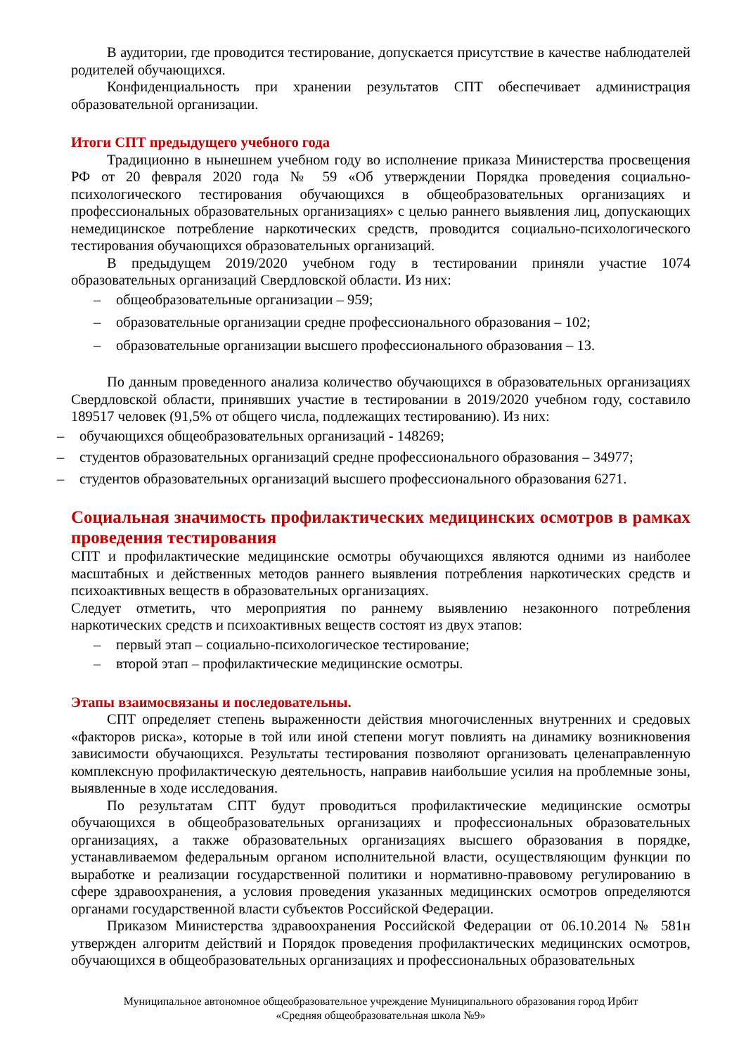В аудитории, где проводится тестирование, допускается присутствие в качестве наблюдателей родителей обучающихся.
Конфиденциальность при хранении результатов СПТ обеспечивает администрация образовательной организации.
Итоги СПТ предыдущего учебного года
Традиционно в нынешнем учебном году во исполнение приказа Министерства просвещения РФ от 20 февраля 2020 года № 59 «Об утверждении Порядка проведения социально-психологического тестирования обучающихся в общеобразовательных организациях и профессиональных образовательных организациях» с целью раннего выявления лиц, допускающих немедицинское потребление наркотических средств, проводится социально-психологического тестирования обучающихся образовательных организаций.
В предыдущем 2019/2020 учебном году в тестировании приняли участие 1074 образовательных организаций Свердловской области. Из них:
– общеобразовательные организации – 959;
– образовательные организации средне профессионального образования – 102;
– образовательные организации высшего профессионального образования – 13.
По данным проведенного анализа количество обучающихся в образовательных организациях Свердловской области, принявших участие в тестировании в 2019/2020 учебном году, составило 189517 человек (91,5% от общего числа, подлежащих тестированию). Из них:
– обучающихся общеобразовательных организаций - 148269;
– студентов образовательных организаций средне профессионального образования – 34977;
– студентов образовательных организаций высшего профессионального образования 6271.
Социальная значимость профилактических медицинских осмотров в рамках проведения тестирования
СПТ и профилактические медицинские осмотры обучающихся являются одними из наиболее масштабных и действенных методов раннего выявления потребления наркотических средств и психоактивных веществ в образовательных организациях.
Следует отметить, что мероприятия по раннему выявлению незаконного потребления наркотических средств и психоактивных веществ состоят из двух этапов:
– первый этап – социально-психологическое тестирование;
– второй этап – профилактические медицинские осмотры.
Этапы взаимосвязаны и последовательны.
СПТ определяет степень выраженности действия многочисленных внутренних и средовых «факторов риска», которые в той или иной степени могут повлиять на динамику возникновения зависимости обучающихся. Результаты тестирования позволяют организовать целенаправленную комплексную профилактическую деятельность, направив наибольшие усилия на проблемные зоны, выявленные в ходе исследования.
По результатам СПТ будут проводиться профилактические медицинские осмотры обучающихся в общеобразовательных организациях и профессиональных образовательных организациях, а также образовательных организациях высшего образования в порядке, устанавливаемом федеральным органом исполнительной власти, осуществляющим функции по выработке и реализации государственной политики и нормативно-правовому регулированию в сфере здравоохранения, а условия проведения указанных медицинских осмотров определяются органами государственной власти субъектов Российской Федерации.
Приказом Министерства здравоохранения Российской Федерации от 06.10.2014 № 581н утвержден алгоритм действий и Порядок проведения профилактических медицинских осмотров, обучающихся в общеобразовательных организациях и профессиональных образовательных
Муниципальное автономное общеобразовательное учреждение Муниципального образования город Ирбит
«Средняя общеобразовательная школа №9»